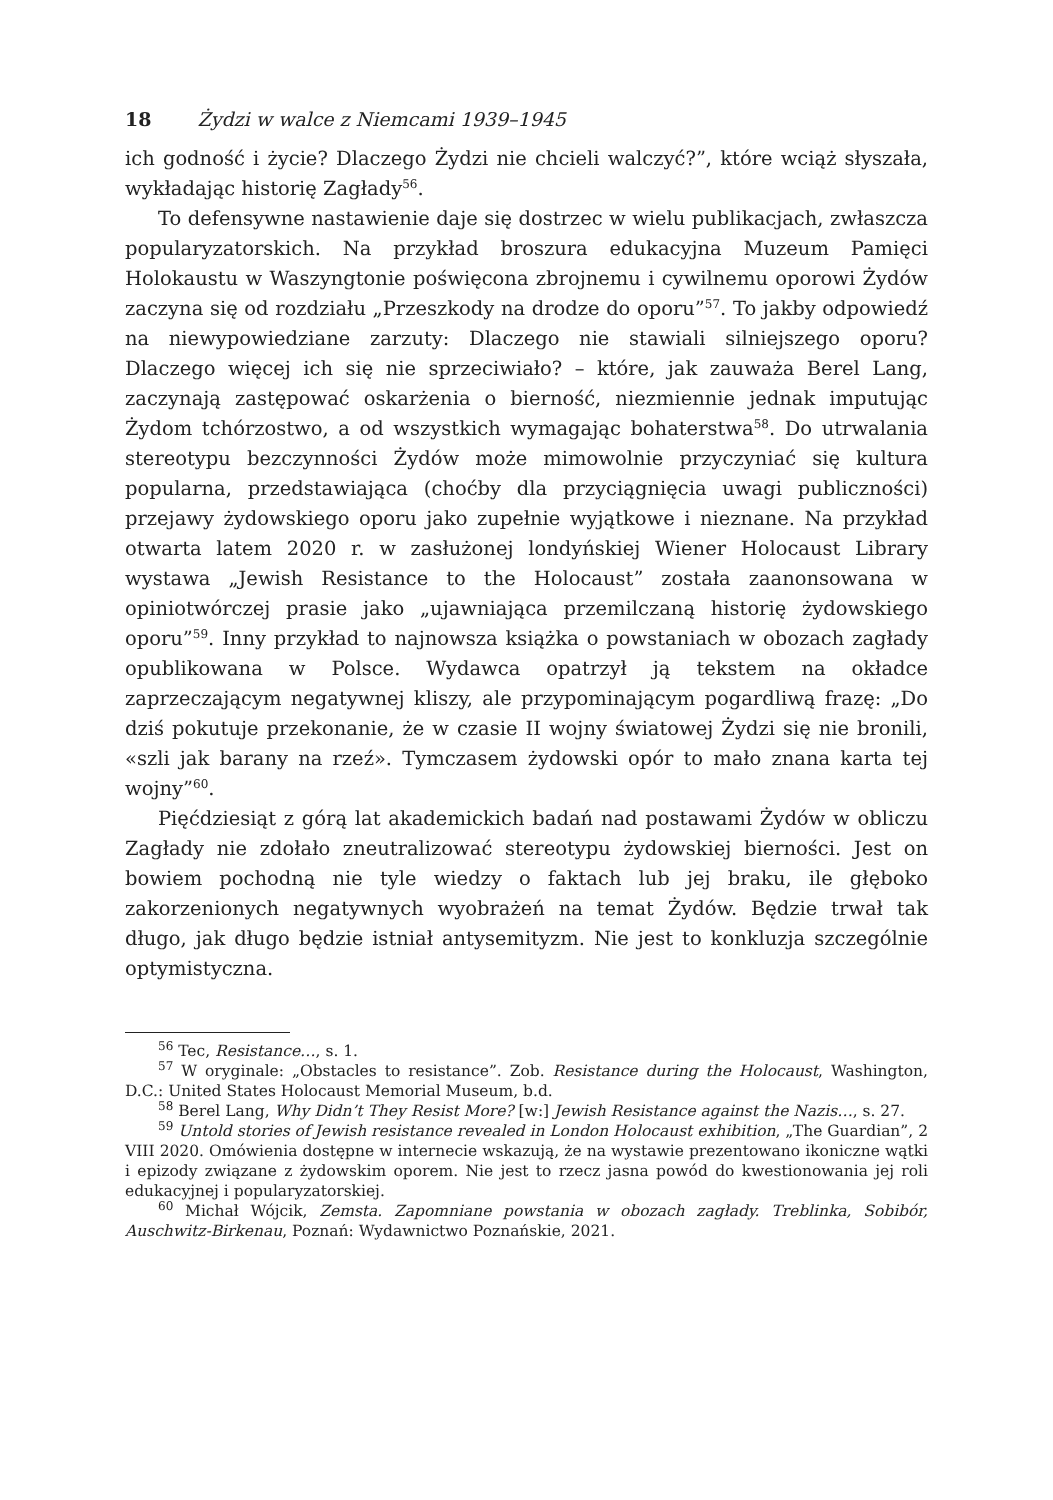18 Żydzi w walce z Niemcami 1939–1945
ich godność i życie? Dlaczego Żydzi nie chcieli walczyć?”, które wciąż słyszała, wykładając historię Zagłady<sup>56</sup>.
To defensywne nastawienie daje się dostrzec w wielu publikacjach, zwłaszcza popularyzatorskich. Na przykład broszura edukacyjna Muzeum Pamięci Holokaustu w Waszyngtonie poświęcona zbrojnemu i cywilnemu oporowi Żydów zaczyna się od rozdziału „Przeszkody na drodze do oporu”<sup>57</sup>. To jakby odpowiedź na niewypowiedziane zarzuty: Dlaczego nie stawiali silniejszego oporu? Dlaczego więcej ich się nie sprzeciwiało? – które, jak zauważa Berel Lang, zaczynają zastępować oskarżenia o bierność, niezmiennie jednak imputując Żydom tchórzostwo, a od wszystkich wymagając bohaterstwa<sup>58</sup>. Do utrwalania stereotypu bezczynności Żydów może mimowolnie przyczyniać się kultura popularna, przedstawiająca (choćby dla przyciągnięcia uwagi publiczności) przejawy żydowskiego oporu jako zupełnie wyjątkowe i nieznane. Na przykład otwarta latem 2020 r. w zasłużonej londyńskiej Wiener Holocaust Library wystawa „Jewish Resistance to the Holocaust” została zaanonsowana w opiniotwórczej prasie jako „ujawniająca przemilczaną historię żydowskiego oporu”<sup>59</sup>. Inny przykład to najnowsza książka o powstaniach w obozach zagłady opublikowana w Polsce. Wydawca opatrzył ją tekstem na okładce zaprzeczającym negatywnej kliszy, ale przypominającym pogardliwą frazę: „Do dziś pokutuje przekonanie, że w czasie II wojny światowej Żydzi się nie bronili, «szli jak barany na rzeź». Tymczasem żydowski opór to mało znana karta tej wojny”<sup>60</sup>.
Pięćdziesiąt z górą lat akademickich badań nad postawami Żydów w obliczu Zagłady nie zdołało zneutralizować stereotypu żydowskiej bierności. Jest on bowiem pochodną nie tyle wiedzy o faktach lub jej braku, ile głęboko zakorzenionych negatywnych wyobrażeń na temat Żydów. Będzie trwał tak długo, jak długo będzie istniał antysemityzm. Nie jest to konkluzja szczególnie optymistyczna.
<sup>56</sup> Tec, Resistance…, s. 1.
<sup>57</sup> W oryginale: „Obstacles to resistance”. Zob. Resistance during the Holocaust, Washington, D.C.: United States Holocaust Memorial Museum, b.d.
<sup>58</sup> Berel Lang, Why Didn’t They Resist More? [w:] Jewish Resistance against the Nazis…, s. 27.
<sup>59</sup> Untold stories of Jewish resistance revealed in London Holocaust exhibition, „The Guardian”, 2 VIII 2020. Omówienia dostępne w internecie wskazują, że na wystawie prezentowano ikoniczne wątki i epizody związane z żydowskim oporem. Nie jest to rzecz jasna powód do kwestionowania jej roli edukacyjnej i popularyzatorskiej.
<sup>60</sup> Michał Wójcik, Zemsta. Zapomniane powstania w obozach zagłady. Treblinka, Sobibór, Auschwitz-Birkenau, Poznań: Wydawnictwo Poznańskie, 2021.